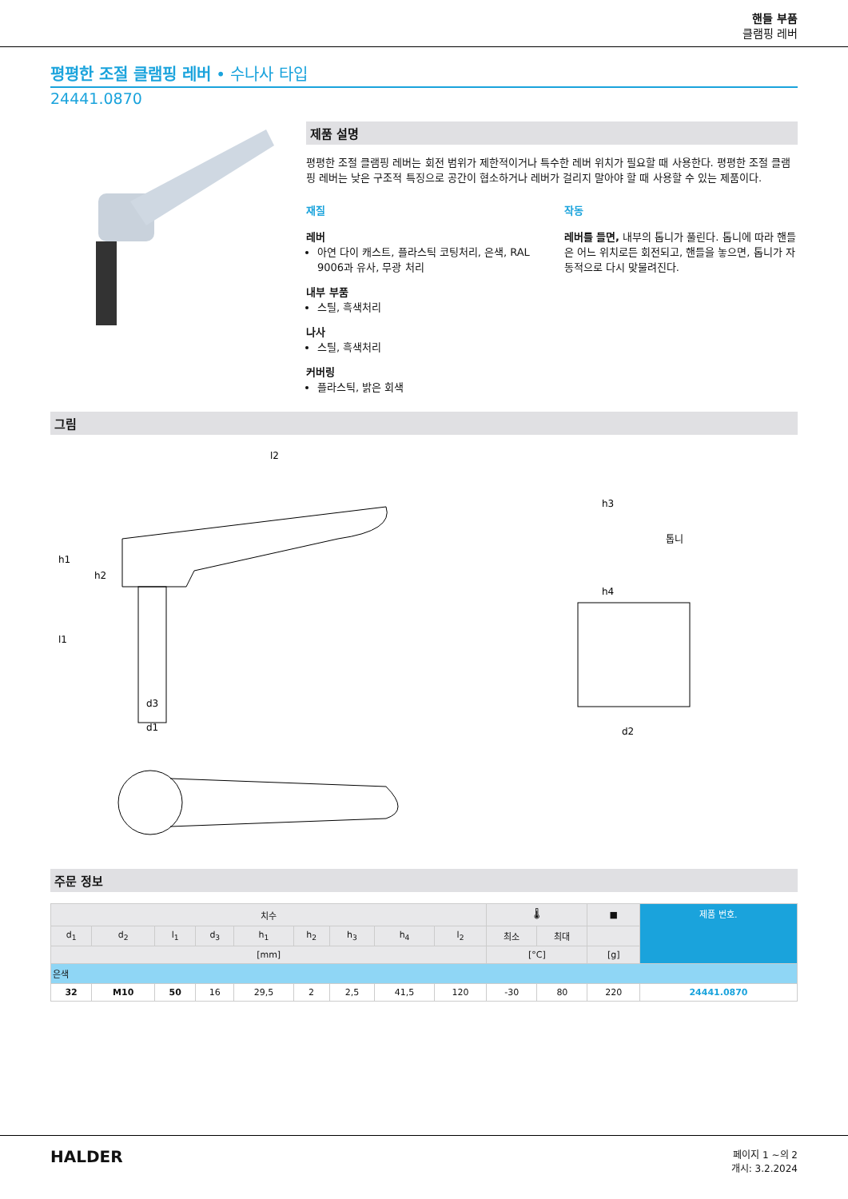핸들 부품
클램핑 레버
평평한 조절 클램핑 레버 • 수나사 타입
24441.0870
제품 설명
평평한 조절 클램핑 레버는 회전 범위가 제한적이거나 특수한 레버 위치가 필요할 때 사용한다. 평평한 조절 클램핑 레버는 낮은 구조적 특징으로 공간이 협소하거나 레버가 걸리지 말아야 할 때 사용할 수 있는 제품이다.
재질
레버
아연 다이 캐스트, 플라스틱 코팅처리, 은색, RAL 9006과 유사, 무광 처리
내부 부품
스틸, 흑색처리
나사
스틸, 흑색처리
커버링
플라스틱, 밝은 회색
작동
레버를 들면, 내부의 톱니가 풀린다. 톱니에 따라 핸들은 어느 위치로든 회전되고, 핸들을 놓으면, 톱니가 자동적으로 다시 맞물려진다.
그림
l2
h1
h2
l1
h3
h4
d3
d1
톱니
d2
주문 정보
| 치수 | | | | | | | | | 🌡 | | ■ | 제품 번호. |
| --- | --- | --- | --- | --- | --- | --- | --- | --- | --- | --- | --- | --- |
| d<sub>1</sub> | d<sub>2</sub> | l<sub>1</sub> | d<sub>3</sub> | h<sub>1</sub> | h<sub>2</sub> | h<sub>3</sub> | h<sub>4</sub> | l<sub>2</sub> | 최소 | 최대 | | |
| [mm] | | | | | | | | | [°C] | | [g] | |
| 은색 | | | | | | | | | | | | |
| 32 | M10 | 50 | 16 | 29,5 | 2 | 2,5 | 41,5 | 120 | -30 | 80 | 220 | 24441.0870 |
HALDER
페이지 1 ~의 2
개시: 3.2.2024